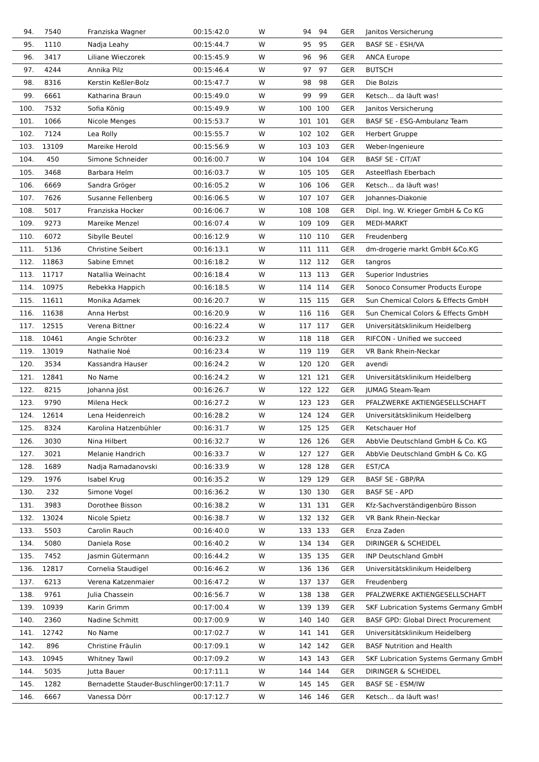| 94. | 7540 | Franziska Wagner | 00:15:42.0 | W | 94 | 94 | GER | Janitos Versicherung |
| 95. | 1110 | Nadja Leahy | 00:15:44.7 | W | 95 | 95 | GER | BASF SE - ESH/VA |
| 96. | 3417 | Liliane Wieczorek | 00:15:45.9 | W | 96 | 96 | GER | ANCA Europe |
| 97. | 4244 | Annika Pilz | 00:15:46.4 | W | 97 | 97 | GER | BUTSCH |
| 98. | 8316 | Kerstin Keßler-Bolz | 00:15:47.7 | W | 98 | 98 | GER | Die Bolzis |
| 99. | 6661 | Katharina Braun | 00:15:49.0 | W | 99 | 99 | GER | Ketsch... da läuft was! |
| 100. | 7532 | Sofia König | 00:15:49.9 | W | 100 | 100 | GER | Janitos Versicherung |
| 101. | 1066 | Nicole Menges | 00:15:53.7 | W | 101 | 101 | GER | BASF SE - ESG-Ambulanz Team |
| 102. | 7124 | Lea Rolly | 00:15:55.7 | W | 102 | 102 | GER | Herbert Gruppe |
| 103. | 13109 | Mareike Herold | 00:15:56.9 | W | 103 | 103 | GER | Weber-Ingenieure |
| 104. | 450 | Simone Schneider | 00:16:00.7 | W | 104 | 104 | GER | BASF SE - CIT/AT |
| 105. | 3468 | Barbara Helm | 00:16:03.7 | W | 105 | 105 | GER | Asteelflash Eberbach |
| 106. | 6669 | Sandra Gröger | 00:16:05.2 | W | 106 | 106 | GER | Ketsch... da läuft was! |
| 107. | 7626 | Susanne Fellenberg | 00:16:06.5 | W | 107 | 107 | GER | Johannes-Diakonie |
| 108. | 5017 | Franziska Hocker | 00:16:06.7 | W | 108 | 108 | GER | Dipl. Ing. W. Krieger GmbH & Co KG |
| 109. | 9273 | Mareike Menzel | 00:16:07.4 | W | 109 | 109 | GER | MEDI-MARKT |
| 110. | 6072 | Sibylle Beutel | 00:16:12.9 | W | 110 | 110 | GER | Freudenberg |
| 111. | 5136 | Christine Seibert | 00:16:13.1 | W | 111 | 111 | GER | dm-drogerie markt GmbH &Co.KG |
| 112. | 11863 | Sabine Emnet | 00:16:18.2 | W | 112 | 112 | GER | tangros |
| 113. | 11717 | Natallia Weinacht | 00:16:18.4 | W | 113 | 113 | GER | Superior Industries |
| 114. | 10975 | Rebekka Happich | 00:16:18.5 | W | 114 | 114 | GER | Sonoco Consumer Products Europe |
| 115. | 11611 | Monika Adamek | 00:16:20.7 | W | 115 | 115 | GER | Sun Chemical Colors & Effects GmbH |
| 116. | 11638 | Anna Herbst | 00:16:20.9 | W | 116 | 116 | GER | Sun Chemical Colors & Effects GmbH |
| 117. | 12515 | Verena Bittner | 00:16:22.4 | W | 117 | 117 | GER | Universitätsklinikum Heidelberg |
| 118. | 10461 | Angie Schröter | 00:16:23.2 | W | 118 | 118 | GER | RIFCON - Unified we succeed |
| 119. | 13019 | Nathalie Noé | 00:16:23.4 | W | 119 | 119 | GER | VR Bank Rhein-Neckar |
| 120. | 3534 | Kassandra Hauser | 00:16:24.2 | W | 120 | 120 | GER | avendi |
| 121. | 12841 | No Name | 00:16:24.2 | W | 121 | 121 | GER | Universitätsklinikum Heidelberg |
| 122. | 8215 | Johanna Jöst | 00:16:26.7 | W | 122 | 122 | GER | JUMAG Steam-Team |
| 123. | 9790 | Milena Heck | 00:16:27.2 | W | 123 | 123 | GER | PFALZWERKE AKTIENGESELLSCHAFT |
| 124. | 12614 | Lena Heidenreich | 00:16:28.2 | W | 124 | 124 | GER | Universitätsklinikum Heidelberg |
| 125. | 8324 | Karolina Hatzenbühler | 00:16:31.7 | W | 125 | 125 | GER | Ketschauer Hof |
| 126. | 3030 | Nina Hilbert | 00:16:32.7 | W | 126 | 126 | GER | AbbVie Deutschland GmbH & Co. KG |
| 127. | 3021 | Melanie Handrich | 00:16:33.7 | W | 127 | 127 | GER | AbbVie Deutschland GmbH & Co. KG |
| 128. | 1689 | Nadja Ramadanovski | 00:16:33.9 | W | 128 | 128 | GER | EST/CA |
| 129. | 1976 | Isabel Krug | 00:16:35.2 | W | 129 | 129 | GER | BASF SE - GBP/RA |
| 130. | 232 | Simone Vogel | 00:16:36.2 | W | 130 | 130 | GER | BASF SE - APD |
| 131. | 3983 | Dorothee Bisson | 00:16:38.2 | W | 131 | 131 | GER | Kfz-Sachverständigenbüro Bisson |
| 132. | 13024 | Nicole Spietz | 00:16:38.7 | W | 132 | 132 | GER | VR Bank Rhein-Neckar |
| 133. | 5503 | Carolin Rauch | 00:16:40.0 | W | 133 | 133 | GER | Enza Zaden |
| 134. | 5080 | Daniela Rose | 00:16:40.2 | W | 134 | 134 | GER | DIRINGER & SCHEIDEL |
| 135. | 7452 | Jasmin Gütermann | 00:16:44.2 | W | 135 | 135 | GER | INP Deutschland GmbH |
| 136. | 12817 | Cornelia Staudigel | 00:16:46.2 | W | 136 | 136 | GER | Universitätsklinikum Heidelberg |
| 137. | 6213 | Verena Katzenmaier | 00:16:47.2 | W | 137 | 137 | GER | Freudenberg |
| 138. | 9761 | Julia Chassein | 00:16:56.7 | W | 138 | 138 | GER | PFALZWERKE AKTIENGESELLSCHAFT |
| 139. | 10939 | Karin Grimm | 00:17:00.4 | W | 139 | 139 | GER | SKF Lubrication Systems Germany GmbH |
| 140. | 2360 | Nadine Schmitt | 00:17:00.9 | W | 140 | 140 | GER | BASF GPD: Global Direct Procurement |
| 141. | 12742 | No Name | 00:17:02.7 | W | 141 | 141 | GER | Universitätsklinikum Heidelberg |
| 142. | 896 | Christine Fräulin | 00:17:09.1 | W | 142 | 142 | GER | BASF Nutrition and Health |
| 143. | 10945 | Whitney Tawil | 00:17:09.2 | W | 143 | 143 | GER | SKF Lubrication Systems Germany GmbH |
| 144. | 5035 | Jutta Bauer | 00:17:11.1 | W | 144 | 144 | GER | DIRINGER & SCHEIDEL |
| 145. | 1282 | Bernadette Stauder-Buschlinger | 00:17:11.7 | W | 145 | 145 | GER | BASF SE - ESM/IW |
| 146. | 6667 | Vanessa Dörr | 00:17:12.7 | W | 146 | 146 | GER | Ketsch... da läuft was! |